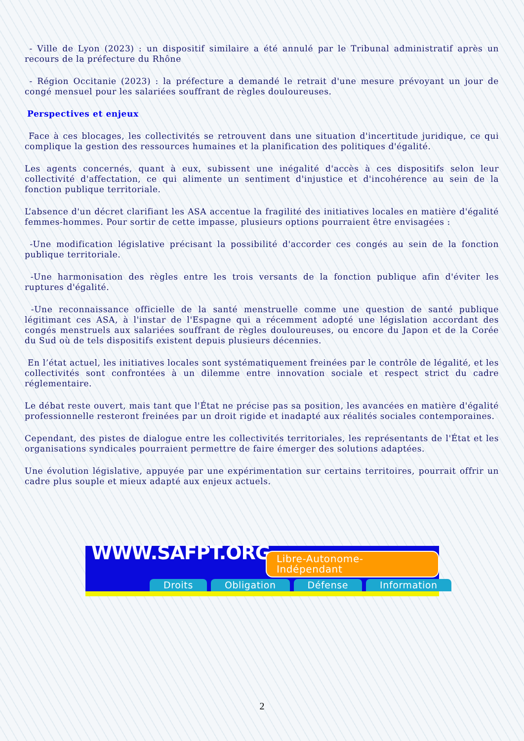- Ville de Lyon (2023) : un dispositif similaire a été annulé par le Tribunal administratif après un recours de la préfecture du Rhône
- Région Occitanie (2023) : la préfecture a demandé le retrait d'une mesure prévoyant un jour de congé mensuel pour les salariées souffrant de règles douloureuses.
Perspectives et enjeux
Face à ces blocages, les collectivités se retrouvent dans une situation d'incertitude juridique, ce qui complique la gestion des ressources humaines et la planification des politiques d'égalité.
Les agents concernés, quant à eux, subissent une inégalité d'accès à ces dispositifs selon leur collectivité d'affectation, ce qui alimente un sentiment d'injustice et d'incohérence au sein de la fonction publique territoriale.
L’absence d'un décret clarifiant les ASA accentue la fragilité des initiatives locales en matière d'égalité femmes-hommes. Pour sortir de cette impasse, plusieurs options pourraient être envisagées :
-Une modification législative précisant la possibilité d'accorder ces congés au sein de la fonction publique territoriale.
-Une harmonisation des règles entre les trois versants de la fonction publique afin d'éviter les ruptures d'égalité.
-Une reconnaissance officielle de la santé menstruelle comme une question de santé publique légitimant ces ASA, à l'instar de l'Espagne qui a récemment adopté une législation accordant des congés menstruels aux salariées souffrant de règles douloureuses, ou encore du Japon et de la Corée du Sud où de tels dispositifs existent depuis plusieurs décennies.
En l’état actuel, les initiatives locales sont systématiquement freinées par le contrôle de légalité, et les collectivités sont confrontées à un dilemme entre innovation sociale et respect strict du cadre réglementaire.
Le débat reste ouvert, mais tant que l'État ne précise pas sa position, les avancées en matière d'égalité professionnelle resteront freinées par un droit rigide et inadapté aux réalités sociales contemporaines.
Cependant, des pistes de dialogue entre les collectivités territoriales, les représentants de l'État et les organisations syndicales pourraient permettre de faire émerger des solutions adaptées.
Une évolution législative, appuyée par une expérimentation sur certains territoires, pourrait offrir un cadre plus souple et mieux adapté aux enjeux actuels.
WWW.SAFPT.ORG Libre-Autonome-Indépendant
Droits Obligation Défense Information
2